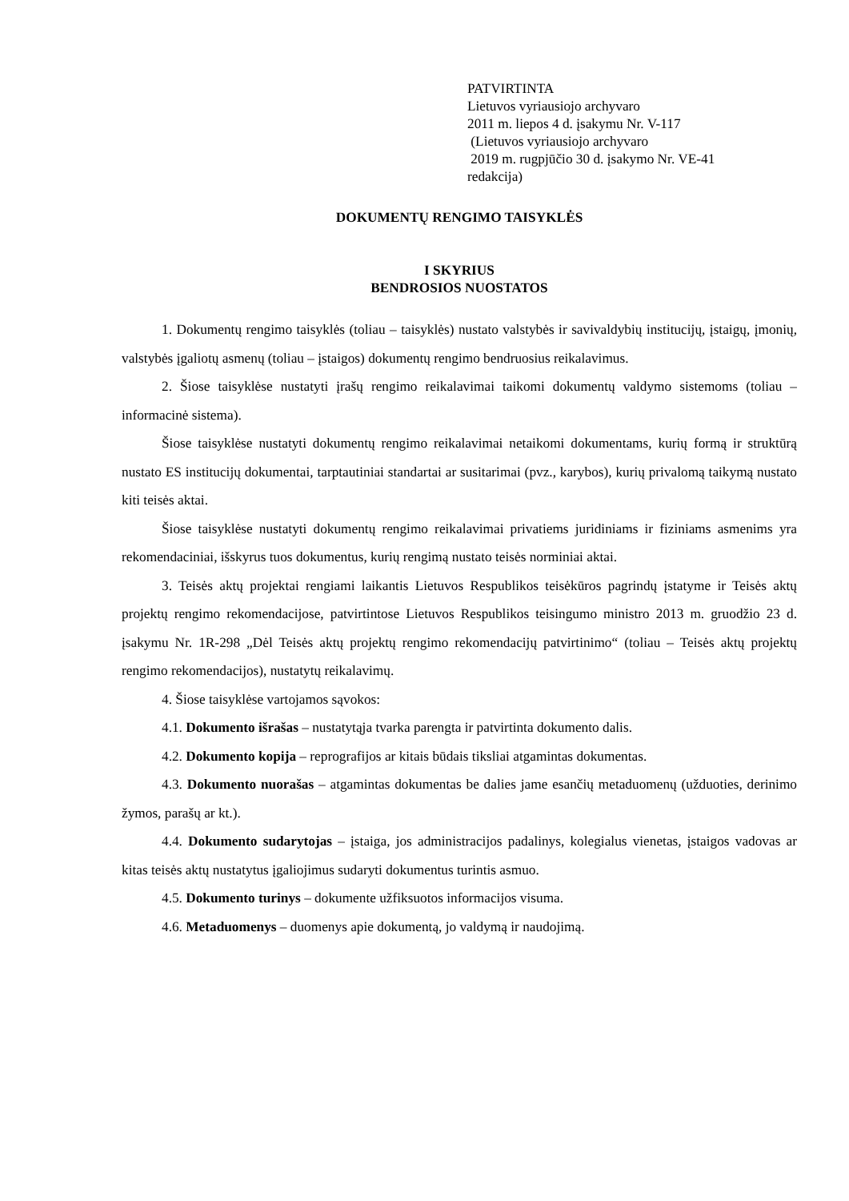PATVIRTINTA
Lietuvos vyriausiojo archyvaro
2011 m. liepos 4 d. įsakymu Nr. V-117
(Lietuvos vyriausiojo archyvaro
2019 m. rugpjūčio 30 d. įsakymo Nr. VE-41
redakcija)
DOKUMENTŲ RENGIMO TAISYKLĖS
I SKYRIUS
BENDROSIOS NUOSTATOS
1. Dokumentų rengimo taisyklės (toliau – taisyklės) nustato valstybės ir savivaldybių institucijų, įstaigų, įmonių, valstybės įgaliotų asmenų (toliau – įstaigos) dokumentų rengimo bendruosius reikalavimus.
2. Šiose taisyklėse nustatyti įrašų rengimo reikalavimai taikomi dokumentų valdymo sistemoms (toliau – informacinė sistema).
Šiose taisyklėse nustatyti dokumentų rengimo reikalavimai netaikomi dokumentams, kurių formą ir struktūrą nustato ES institucijų dokumentai, tarptautiniai standartai ar susitarimai (pvz., karybos), kurių privalomą taikymą nustato kiti teisės aktai.
Šiose taisyklėse nustatyti dokumentų rengimo reikalavimai privatiems juridiniams ir fiziniams asmenims yra rekomendaciniai, išskyrus tuos dokumentus, kurių rengimą nustato teisės norminiai aktai.
3. Teisės aktų projektai rengiami laikantis Lietuvos Respublikos teisėkūros pagrindų įstatyme ir Teisės aktų projektų rengimo rekomendacijose, patvirtintose Lietuvos Respublikos teisingumo ministro 2013 m. gruodžio 23 d. įsakymu Nr. 1R-298 „Dėl Teisės aktų projektų rengimo rekomendacijų patvirtinimo“ (toliau – Teisės aktų projektų rengimo rekomendacijos), nustatytų reikalavimų.
4. Šiose taisyklėse vartojamos sąvokos:
4.1. Dokumento išrašas – nustatytąja tvarka parengta ir patvirtinta dokumento dalis.
4.2. Dokumento kopija – reprografijos ar kitais būdais tiksliai atgamintas dokumentas.
4.3. Dokumento nuorašas – atgamintas dokumentas be dalies jame esančių metaduomenų (užduoties, derinimo žymos, parašų ar kt.).
4.4. Dokumento sudarytojas – įstaiga, jos administracijos padalinys, kolegialus vienetas, įstaigos vadovas ar kitas teisės aktų nustatytus įgaliojimus sudaryti dokumentus turintis asmuo.
4.5. Dokumento turinys – dokumente užfiksuotos informacijos visuma.
4.6. Metaduomenys – duomenys apie dokumentą, jo valdymą ir naudojimą.